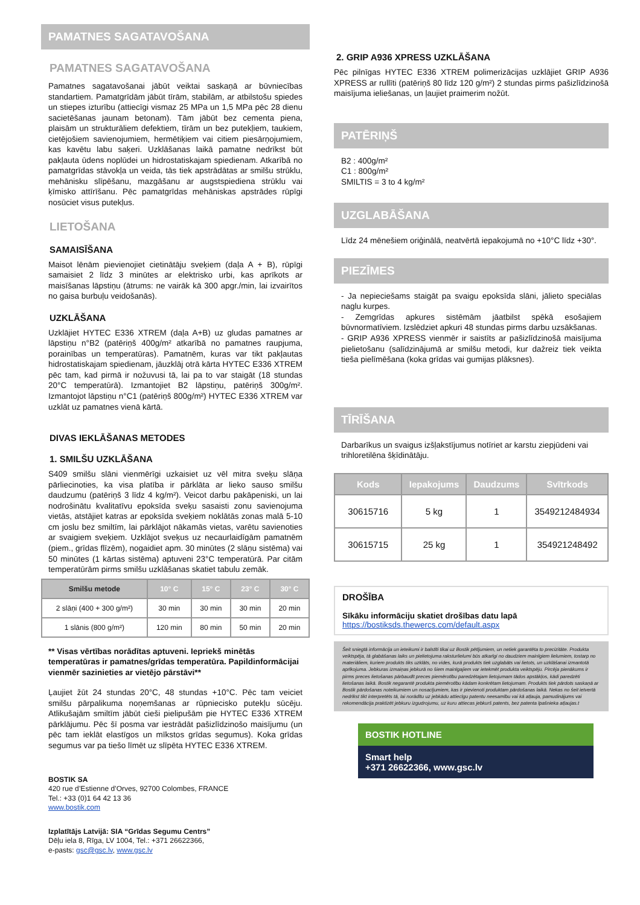PAMATNES SAGATAVOŠANA
PAMATNES SAGATAVOŠANA
Pamatnes sagatavošanai jābūt veiktai saskaņā ar būvniecības standartiem. Pamatgrīdām jābūt tīrām, stabilām, ar atbilstošu spiedes un stiepes izturību (attiecīgi vismaz 25 MPa un 1,5 MPa pēc 28 dienu sacietēšanas jaunam betonam). Tām jābūt bez cementa piena, plaisām un strukturāliem defektiem, tīrām un bez putekļiem, taukiem, cietējošiem savienojumiem, hermētiķiem vai citiem piesārņojumiem, kas kavētu labu saķeri. Uzklāšanas laikā pamatne nedrīkst būt pakļauta ūdens noplūdei un hidrostatiskajam spiedienam. Atkarībā no pamatgrīdas stāvokļa un veida, tās tiek apstrādātas ar smilšu strūklu, mehānisku slīpēšanu, mazgāšanu ar augstspiediena strūklu vai ķīmisko attīrīšanu. Pēc pamatgrīdas mehāniskas apstrādes rūpīgi nosūciet visus putekļus.
LIETOŠANA
SAMAISĪŠANA
Maisot lēnām pievienojiet cietinātāju sveķiem (daļa A + B), rūpīgi samaisiet 2 līdz 3 minūtes ar elektrisko urbi, kas aprīkots ar maisīšanas lāpstiņu (ātrums: ne vairāk kā 300 apgr./min, lai izvairītos no gaisa burbuļu veidošanās).
UZKLĀŠANA
Uzklājiet HYTEC E336 XTREM (daļa A+B) uz gludas pamatnes ar lāpstiņu n°B2 (patēriņš 400g/m² atkarībā no pamatnes raupjuma, porainības un temperatūras). Pamatnēm, kuras var tikt pakļautas hidrostatiskajam spiedienam, jāuzklāj otrā kārta HYTEC E336 XTREM pēc tam, kad pirmā ir nožuvusi tā, lai pa to var staigāt (18 stundas 20°C temperatūrā). Izmantojiet B2 lāpstiņu, patēriņš 300g/m². Izmantojot lāpstiņu n°C1 (patēriņš 800g/m²) HYTEC E336 XTREM var uzklāt uz pamatnes vienā kārtā.
DIVAS IEKLĀŠANAS METODES
1. SMILŠU UZKLĀŠANA
S409 smilšu slāni vienmērīgi uzkaisiet uz vēl mitra sveķu slāņa pārliecinoties, ka visa platība ir pārklāta ar lieko sauso smilšu daudzumu (patēriņš 3 līdz 4 kg/m²). Veicot darbu pakāpeniski, un lai nodrošinātu kvalitatīvu epoksīda sveķu sasaisti zonu savienojuma vietās, atstājiet katras ar epoksīda sveķiem noklātās zonas malā 5-10 cm joslu bez smiltīm, lai pārklājot nākamās vietas, varētu savienoties ar svaigiem sveķiem. Uzklājot sveķus uz necaurlaidīgām pamatnēm (piem., grīdas flīzēm), nogaidiet apm. 30 minūtes (2 slāņu sistēma) vai 50 minūtes (1 kārtas sistēma) aptuveni 23°C temperatūrā. Par citām temperatūrām pirms smilšu uzklāšanas skatiet tabulu zemāk.
| Smilšu metode | 10° C | 15° C | 23° C | 30° C |
| --- | --- | --- | --- | --- |
| 2 slāņi (400 + 300 g/m²) | 30 min | 30 min | 30 min | 20 min |
| 1 slānis (800 g/m²) | 120 min | 80 min | 50 min | 20 min |
** Visas vērtības norādītas aptuveni. Iepriekš minētās temperatūras ir pamatnes/grīdas temperatūra. Papildinformācijai vienmēr sazinieties ar vietējo pārstāvi**
Ļaujiet žūt 24 stundas 20°C, 48 stundas +10°C. Pēc tam veiciet smilšu pārpalikuma noņemšanas ar rūpniecisko putekļu sūcēju. Atlikušajām smiltīm jābūt cieši pielipušām pie HYTEC E336 XTREM pārklājumu. Pēc šī posma var iestrādāt pašizlīdzinošo maisījumu (un pēc tam ieklāt elastīgos un mīkstos grīdas segumus). Koka grīdas segumus var pa tiešo līmēt uz slīpēta HYTEC E336 XTREM.
BOSTIK SA
420 rue d’Estienne d’Orves, 92700 Colombes, FRANCE
Tel.: +33 (0)1 64 42 13 36
www.bostik.com
Izplatītājs Latvijā: SIA “Grīdas Segumu Centrs”
Dēļu iela 8, Rīga, LV 1004, Tel.: +371 26622366,
e-pasts: gsc@gsc.lv, www.gsc.lv
2. GRIP A936 XPRESS UZKLĀŠANA
Pēc pilnīgas HYTEC E336 XTREM polimerizācijas uzklājiet GRIP A936 XPRESS ar rullīti (patēriņš 80 līdz 120 g/m²) 2 stundas pirms pašizlīdzinošā maisījuma ieliešanas, un ļaujiet praimerim nožūt.
PATĒRIŅŠ
B2 : 400g/m²
C1 : 800g/m²
SMILTIS = 3 to 4 kg/m²
UZGLABĀŠANA
Līdz 24 mēnešiem oriģinālā, neatvērtā iepakojumā no +10°C līdz +30°.
PIEZĪMES
- Ja nepieciešams staigāt pa svaigu epoksīda slāni, jālieto speciālas naglu kurpes.
- Zemgrīdas apkures sistēmām jāatbilst spēkā esošajiem būvnormatīviem. Izslēdziet apkuri 48 stundas pirms darbu uzsākšanas.
- GRIP A936 XPRESS vienmēr ir saistīts ar pašizlīdzinošā maisījuma pielietošanu (salīdzinājumā ar smilšu metodi, kur dažreiz tiek veikta tieša pielīmēšana (koka grīdas vai gumijas plāksnes).
TĪRĪŠANA
Darbarīkus un svaigus izšļakstījumus notīriet ar karstu ziepjūdeni vai trihloretilēna šķīdinātāju.
| Kods | Iepakojums | Daudzums | Svītrkods |
| --- | --- | --- | --- |
| 30615716 | 5 kg | 1 | 3549212484934 |
| 30615715 | 25 kg | 1 | 354921248492 |
DROŠĪBA
Sīkāku informāciju skatiet drošības datu lapā
https://bostiksds.thewercs.com/default.aspx
Šeit sniegtā informācija un ieteikumi ir balstīti tikai uz Bostik pētījumiem, un netiek garantēta to precizitāte. Produkta veiktspēja, tā glabāšanas laiks un pielietojuma raksturlielumi būs atkarīgi no daudziem mainīgiem lielumiem, tostarp no materiāliem, kuriem produkts tiks uzklāts, no vides, kurā produkts tiek uzglabāts vai lietots, un uzklāšanai izmantotā aprīkojuma. Jebkuras izmaiņas jebkurā no šiem mainīgajiem var ietekmēt produkta veiktspēju. Pircēja pienākums ir pirms preces lietošanas pārbaudīt preces piemērotību paredzētajam lietojumam tādos apstākļos, kādi paredzēti lietošanas laikā. Bostik negarantē produkta piemērotību kādam konkrētam lietojumam. Produkts tiek pārdots saskaņā ar Bostik pārdošanas noteikumiem un nosacījumiem, kas ir pievienoti produktam pārdošanas laikā. Nekas no šeit ietvertā nedrīkst tikt interpretēts tā, lai norādītu uz jebkādu attiecīgu patentu neesamību vai kā atļauja, pamudinājums vai rekomendācija praktizēt jebkuru izgudrojumu, uz kuru attiecas jebkurš patents, bez patenta īpašnieka atļaujas.t
BOSTIK HOTLINE
Smart help
+371 26622366, www.gsc.lv